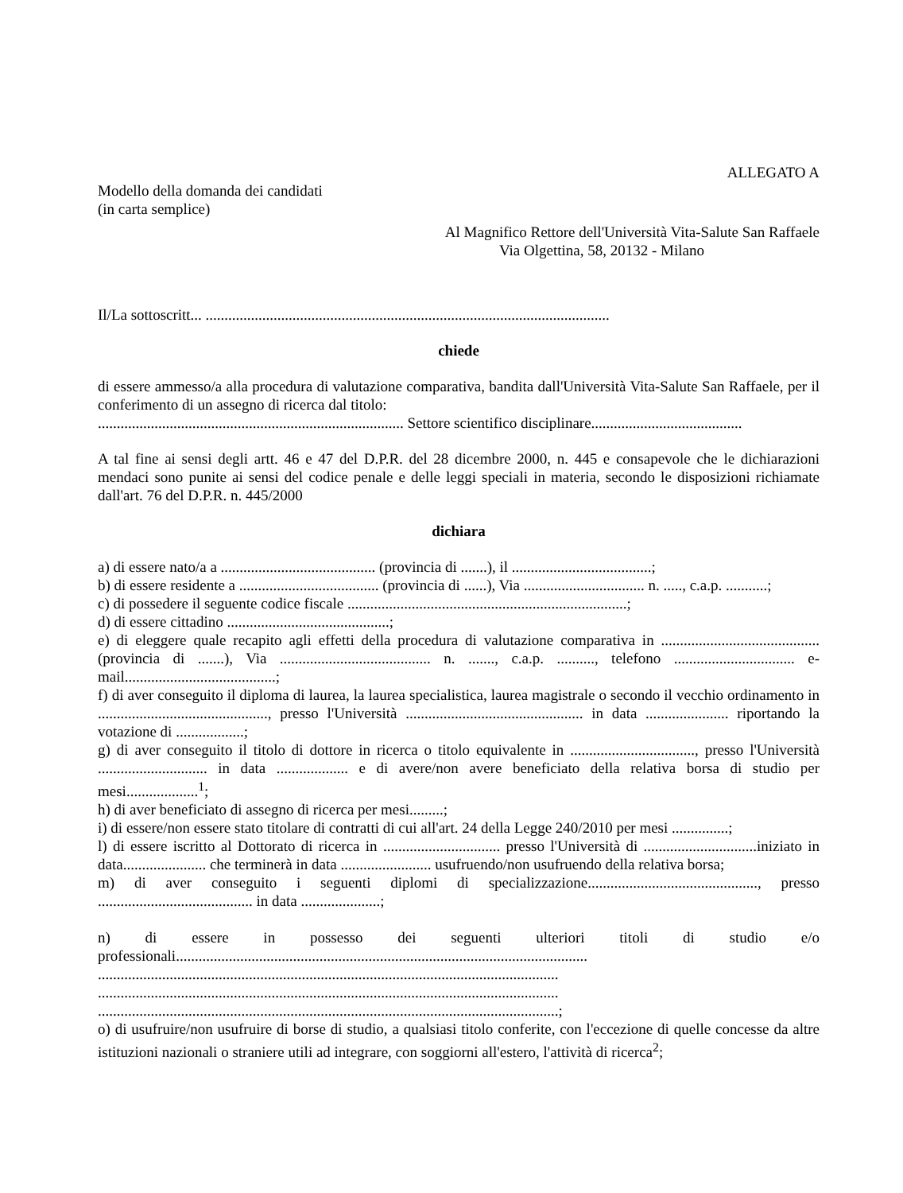ALLEGATO A
Modello della domanda dei candidati
(in carta semplice)
Al Magnifico Rettore dell'Università Vita-Salute San Raffaele
Via Olgettina, 58, 20132 - Milano
Il/La sottoscritt... ...........................................................................................................
chiede
di essere ammesso/a alla procedura di valutazione comparativa, bandita dall'Università Vita-Salute San Raffaele, per il conferimento di un assegno di ricerca dal titolo:
................................................................................. Settore scientifico disciplinare........................................
A tal fine ai sensi degli artt. 46 e 47 del D.P.R. del 28 dicembre 2000, n. 445 e consapevole che le dichiarazioni mendaci sono punite ai sensi del codice penale e delle leggi speciali in materia, secondo le disposizioni richiamate dall'art. 76 del D.P.R. n. 445/2000
dichiara
a) di essere nato/a a ......................................... (provincia di .......), il .....................................;
b) di essere residente a ..................................... (provincia di ......), Via ................................ n. ....., c.a.p. ...........;
c) di possedere il seguente codice fiscale ..........................................................................;
d) di essere cittadino ...........................................;
e) di eleggere quale recapito agli effetti della procedura di valutazione comparativa in .......................................... (provincia di .......), Via ........................................ n. ......., c.a.p. .........., telefono ................................ e-mail........................................;
f) di aver conseguito il diploma di laurea, la laurea specialistica, laurea magistrale o secondo il vecchio ordinamento in ............................................., presso l'Università ............................................... in data ...................... riportando la votazione di ..................;
g) di aver conseguito il titolo di dottore in ricerca o titolo equivalente in ................................., presso l'Università ............................. in data ................... e di avere/non avere beneficiato della relativa borsa di studio per mesi...................<sup>1</sup>;
h) di aver beneficiato di assegno di ricerca per mesi.........;
i) di essere/non essere stato titolare di contratti di cui all'art. 24 della Legge 240/2010 per mesi ...............;
l) di essere iscritto al Dottorato di ricerca in ............................... presso l'Università di ..............................iniziato in data...................... che terminerà in data ........................ usufruendo/non usufruendo della relativa borsa;
m) di aver conseguito i seguenti diplomi di specializzazione............................................., presso ......................................... in data .....................;
n) di essere in possesso dei seguenti ulteriori titoli di studio e/o professionali.............................................................................................................
..........................................................................................................................
..........................................................................................................................
..........................................................................................................................;
o) di usufruire/non usufruire di borse di studio, a qualsiasi titolo conferite, con l'eccezione di quelle concesse da altre istituzioni nazionali o straniere utili ad integrare, con soggiorni all'estero, l'attività di ricerca<sup>2</sup>;